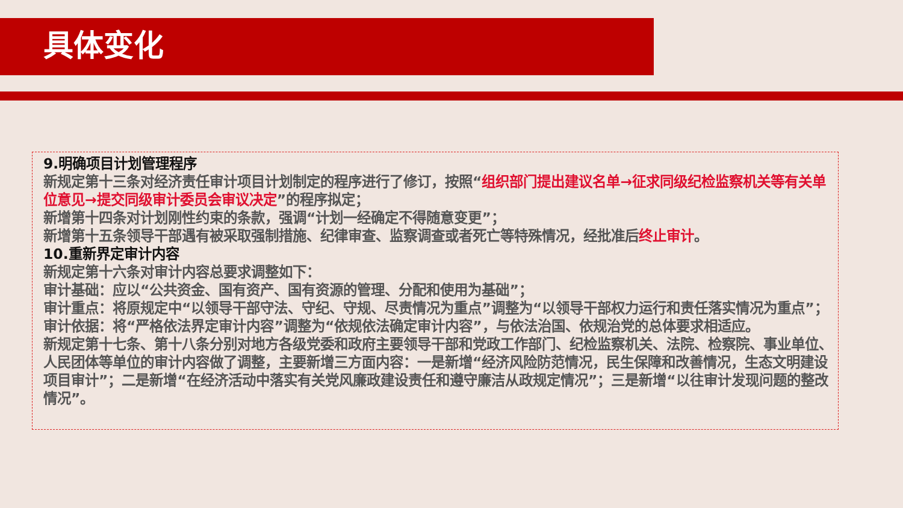具体变化
9.明确项目计划管理程序
新规定第十三条对经济责任审计项目计划制定的程序进行了修订，按照“组织部门提出建议名单→征求同级纪检监察机关等有关单位意见→提交同级审计委员会审议决定”的程序拟定；
新增第十四条对计划刚性约束的条款，强调“计划一经确定不得随意变更”；
新增第十五条领导干部遇有被采取强制措施、纪律审查、监察调查或者死亡等特殊情况，经批准后终止审计。
10.重新界定审计内容
新规定第十六条对审计内容总要求调整如下：
审计基础：应以“公共资金、国有资产、国有资源的管理、分配和使用为基础”；
审计重点：将原规定中“以领导干部守法、守纪、守规、尽责情况为重点”调整为“以领导干部权力运行和责任落实情况为重点”；
审计依据：将“严格依法界定审计内容”调整为“依规依法确定审计内容”，与依法治国、依规治党的总体要求相适应。
新规定第十七条、第十八条分别对地方各级党委和政府主要领导干部和党政工作部门、纪检监察机关、法院、检察院、事业单位、人民团体等单位的审计内容做了调整，主要新增三方面内容：一是新增“经济风险防范情况，民生保障和改善情况，生态文明建设项目审计”；二是新增“在经济活动中落实有关党风廉政建设责任和遵守廉洁从政规定情况”；三是新增“以往审计发现问题的整改情况”。